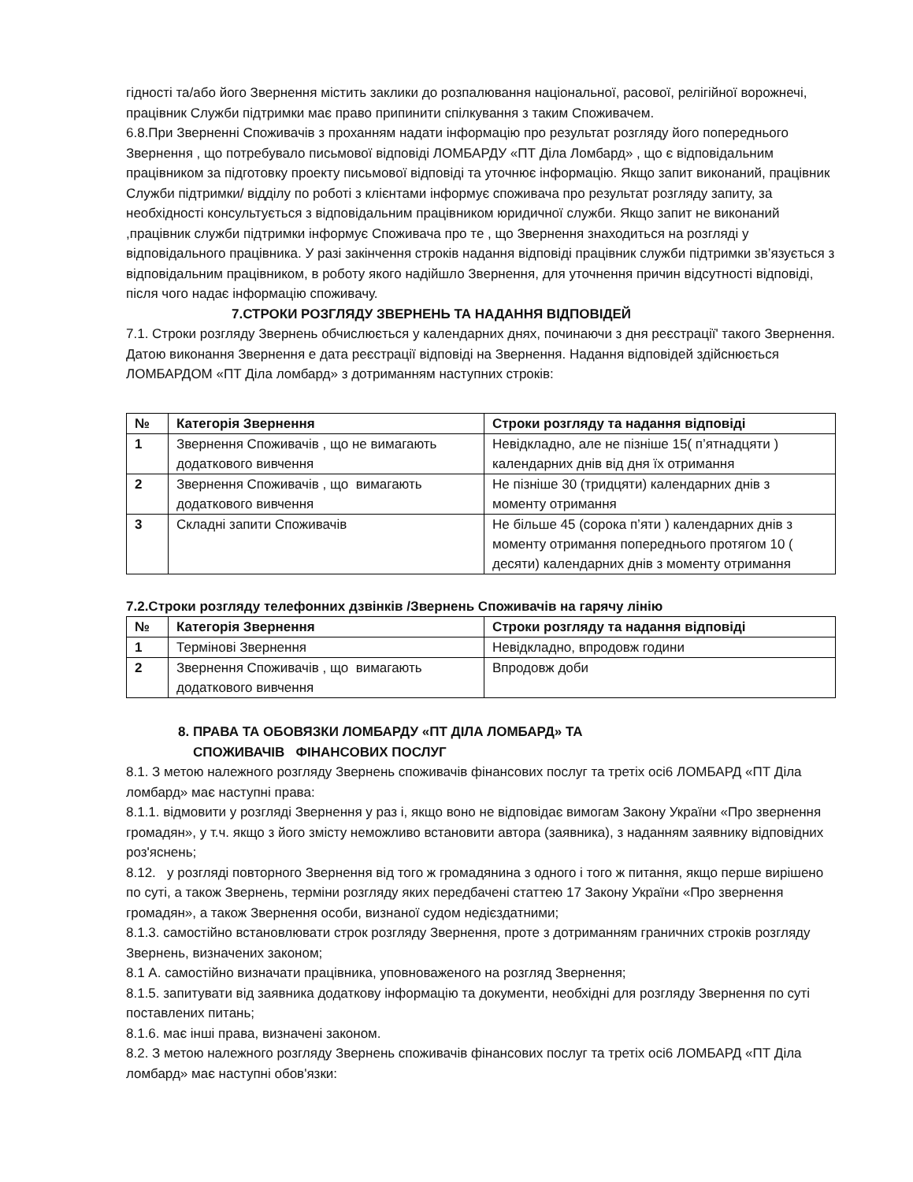гідності та/або його Звернення містить заклики до розпалювання національної, расової, релігійної ворожнечі, працівник Служби підтримки має право припинити спілкування з таким Споживачем.
6.8.При Зверненні Споживачів з проханням надати інформацію про результат розгляду його попереднього Звернення , що потребувало письмової відповіді ЛОМБАРДУ «ПТ Діла Ломбард» , що є відповідальним працівником за підготовку проекту письмової відповіді та уточнює інформацію. Якщо запит виконаний, працівник Служби підтримки/ відділу по роботі з клієнтами інформує споживача про результат розгляду запиту, за необхідності консультується з відповідальним працівником юридичної служби. Якщо запит не виконаний ,працівник служби підтримки інформує Споживача про те , що Звернення знаходиться на розгляді у відповідального працівника. У разі закінчення строків надання відповіді працівник служби підтримки зв’язується з відповідальним працівником, в роботу якого надійшло Звернення, для уточнення причин відсутності відповіді, після чого надає інформацію споживачу.
7.СТРОКИ РОЗГЛЯДУ ЗВЕРНЕНЬ ТА НАДАННЯ ВІДПОВІДЕЙ
7.1. Строки розгляду Звернень обчислюється у календарних днях, починаючи з дня реєстрації' такого Звернення. Датою виконання Звернення е дата реєстрації відповіді на Звернення. Надання відповідей здійснюється ЛОМБАРДОМ «ПТ Діла ломбард» з дотриманням наступних строків:
| № | Категорія Звернення | Строки розгляду та надання відповіді |
| --- | --- | --- |
| 1 | Звернення Споживачів , що не вимагають додаткового вивчення | Невідкладно, але не пізніше 15( п’ятнадцяти ) календарних днів від дня їх отримання |
| 2 | Звернення Споживачів , що вимагають додаткового вивчення | Не пізніше 30 (тридцяти) календарних днів з моменту отримання |
| 3 | Складні запити Споживачів | Не більше 45 (сорока п’яти ) календарних днів з моменту отримання попереднього протягом 10 ( десяти) календарних днів з моменту отримання |
7.2.Строки розгляду телефонних дзвінків /Звернень Споживачів на гарячу лінію
| № | Категорія Звернення | Строки розгляду та надання відповіді |
| --- | --- | --- |
| 1 | Термінові Звернення | Невідкладно, впродовж години |
| 2 | Звернення Споживачів , що вимагають додаткового вивчення | Впродовж доби |
8. ПРАВА ТА ОБОВЯЗКИ ЛОМБАРДУ «ПТ ДІЛА ЛОМБАРД» ТА
СПОЖИВАЧІВ ФІНАНСОВИХ ПОСЛУГ
8.1. З метою належного розгляду Звернень споживачів фінансових послуг та третіх осі6 ЛОМБАРД «ПТ Діла ломбард» має наступні права:
8.1.1. відмовити у розгляді Звернення у раз і, якщо воно не відповідає вимогам Закону України «Про звернення громадян», у т.ч. якщо з його змісту неможливо встановити автора (заявника), з наданням заявнику відповідних роз'яснень;
8.12. у розгляді повторного Звернення від того ж громадянина з одного і того ж питання, якщо перше вирішено по суті, а також Звернень, терміни розгляду яких передбачені статтею 17 Закону України «Про звернення громадян», а також Звернення особи, визнаної судом недієздатними;
8.1.3. самостійно встановлювати строк розгляду Звернення, проте з дотриманням граничних строків розгляду Звернень, визначених законом;
8.1 А. самостійно визначати працівника, уповноваженого на розгляд Звернення;
8.1.5. запитувати від заявника додаткову інформацію та документи, необхідні для розгляду Звернення по суті поставлених питань;
8.1.6. має інші права, визначені законом.
8.2. З метою належного розгляду Звернень споживачів фінансових послуг та третіх осі6 ЛОМБАРД «ПТ Діла ломбард» має наступні обов'язки: